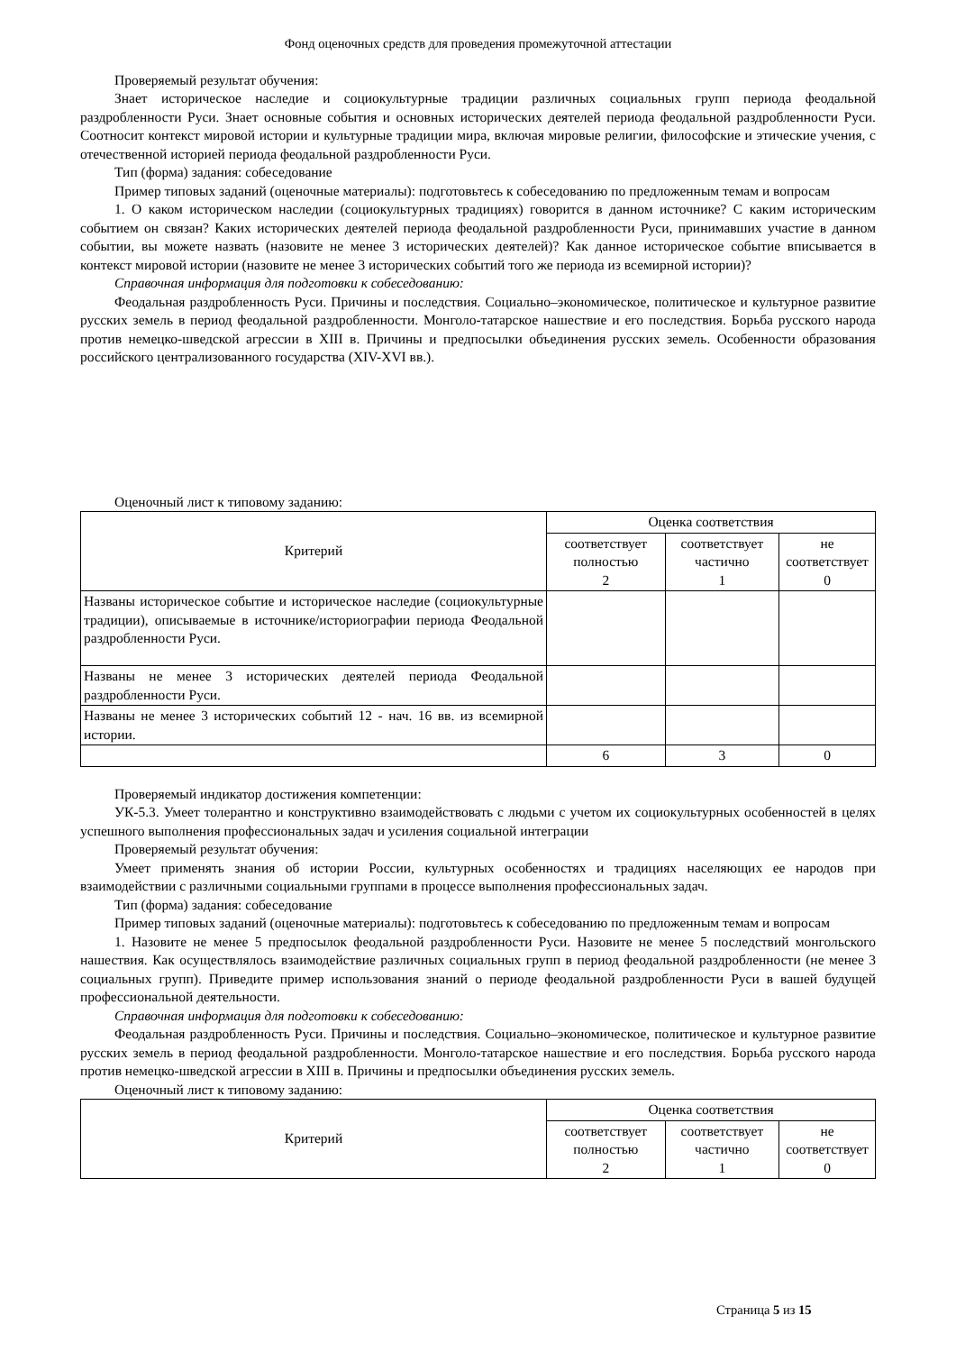Фонд оценочных средств для проведения промежуточной аттестации
Проверяемый результат обучения:
Знает историческое наследие и социокультурные традиции различных социальных групп периода феодальной раздробленности Руси. Знает основные события и основных исторических деятелей периода феодальной раздробленности Руси. Соотносит контекст мировой истории и культурные традиции мира, включая мировые религии, философские и этические учения, с отечественной историей периода феодальной раздробленности Руси.
Тип (форма) задания: собеседование
Пример типовых заданий (оценочные материалы): подготовьтесь к собеседованию по предложенным темам и вопросам
1. О каком историческом наследии (социокультурных традициях) говорится в данном источнике? С каким историческим событием он связан? Каких исторических деятелей периода феодальной раздробленности Руси, принимавших участие в данном событии, вы можете назвать (назовите не менее 3 исторических деятелей)? Как данное историческое событие вписывается в контекст мировой истории (назовите не менее 3 исторических событий того же периода из всемирной истории)?
Справочная информация для подготовки к собеседованию:
Феодальная раздробленность Руси. Причины и последствия. Социально–экономическое, политическое и культурное развитие русских земель в период феодальной раздробленности. Монголо-татарское нашествие и его последствия. Борьба русского народа против немецко-шведской агрессии в XIII в. Причины и предпосылки объединения русских земель. Особенности образования российского централизованного государства (XIV-XVI вв.).
Оценочный лист к типовому заданию:
| Критерий | Оценка соответствия | | |
| --- | --- | --- | --- |
| | соответствует полностью 2 | соответствует частично 1 | не соответствует 0 |
| Названы историческое событие и историческое наследие (социокультурные традиции), описываемые в источнике/историографии периода Феодальной раздробленности Руси. | | | |
| Названы не менее 3 исторических деятелей периода Феодальной раздробленности Руси. | | | |
| Названы не менее 3 исторических событий 12 - нач. 16 вв. из всемирной истории. | | | |
| | 6 | 3 | 0 |
Проверяемый индикатор достижения компетенции:
УК-5.3. Умеет толерантно и конструктивно взаимодействовать с людьми с учетом их социокультурных особенностей в целях успешного выполнения профессиональных задач и усиления социальной интеграции
Проверяемый результат обучения:
Умеет применять знания об истории России, культурных особенностях и традициях населяющих ее народов при взаимодействии с различными социальными группами в процессе выполнения профессиональных задач.
Тип (форма) задания: собеседование
Пример типовых заданий (оценочные материалы): подготовьтесь к собеседованию по предложенным темам и вопросам
1. Назовите не менее 5 предпосылок феодальной раздробленности Руси. Назовите не менее 5 последствий монгольского нашествия. Как осуществлялось взаимодействие различных социальных групп в период феодальной раздробленности (не менее 3 социальных групп). Приведите пример использования знаний о периоде феодальной раздробленности Руси в вашей будущей профессиональной деятельности.
Справочная информация для подготовки к собеседованию:
Феодальная раздробленность Руси. Причины и последствия. Социально–экономическое, политическое и культурное развитие русских земель в период феодальной раздробленности. Монголо-татарское нашествие и его последствия. Борьба русского народа против немецко-шведской агрессии в XIII в. Причины и предпосылки объединения русских земель.
Оценочный лист к типовому заданию:
| Критерий | Оценка соответствия | | |
| --- | --- | --- | --- |
| | соответствует полностью 2 | соответствует частично 1 | не соответствует 0 |
Страница 5 из 15